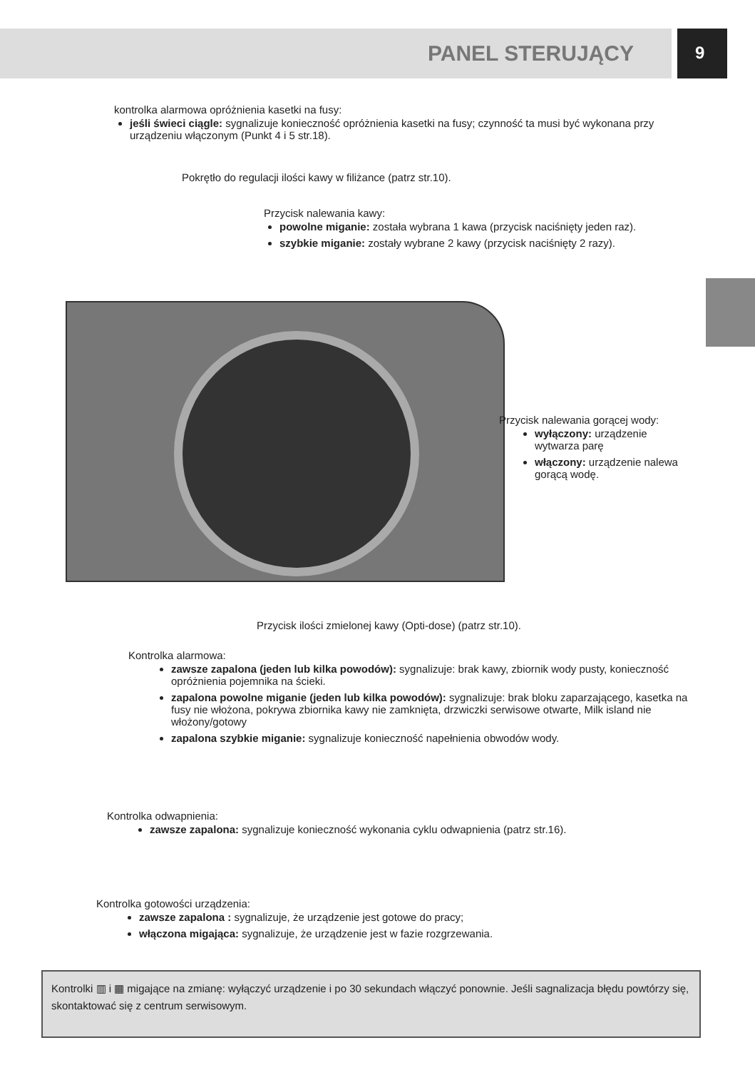PANEL STERUJĄCY 9
kontrolka alarmowa opróżnienia kasetki na fusy:
jeśli świeci ciągle: sygnalizuje konieczność opróżnienia kasetki na fusy; czynność ta musi być wykonana przy urządzeniu włączonym (Punkt 4 i 5 str.18).
Pokrętło do regulacji ilości kawy w filiżance (patrz str.10).
Przycisk nalewania kawy:
powolne miganie: została wybrana 1 kawa (przycisk naciśnięty jeden raz).
szybkie miganie: zostały wybrane 2 kawy (przycisk naciśnięty 2 razy).
Przycisk nalewania gorącej wody:
wyłączony: urządzenie wytwarza parę
włączony: urządzenie nalewa gorącą wodę.
Przycisk ilości zmielonej kawy (Opti-dose) (patrz str.10).
Kontrolka alarmowa:
zawsze zapalona (jeden lub kilka powodów): sygnalizuje: brak kawy, zbiornik wody pusty, konieczność opróżnienia pojemnika na ścieki.
zapalona powolne miganie (jeden lub kilka powodów): sygnalizuje: brak bloku zaparzającego, kasetka na fusy nie włożona, pokrywa zbiornika kawy nie zamknięta, drzwiczki serwisowe otwarte, Milk island nie włożony/gotowy
zapalona szybkie miganie: sygnalizuje konieczność napełnienia obwodów wody.
Kontrolka odwapnienia:
zawsze zapalona: sygnalizuje konieczność wykonania cyklu odwapnienia (patrz str.16).
Kontrolka gotowości urządzenia:
zawsze zapalona : sygnalizuje, że urządzenie jest gotowe do pracy;
włączona migająca: sygnalizuje, że urządzenie jest w fazie rozgrzewania.
Kontrolki ▥ i ▦ migające na zmianę: wyłączyć urządzenie i po 30 sekundach włączyć ponownie. Jeśli sagnalizacja błędu powtórzy się, skontaktować się z centrum serwisowym.